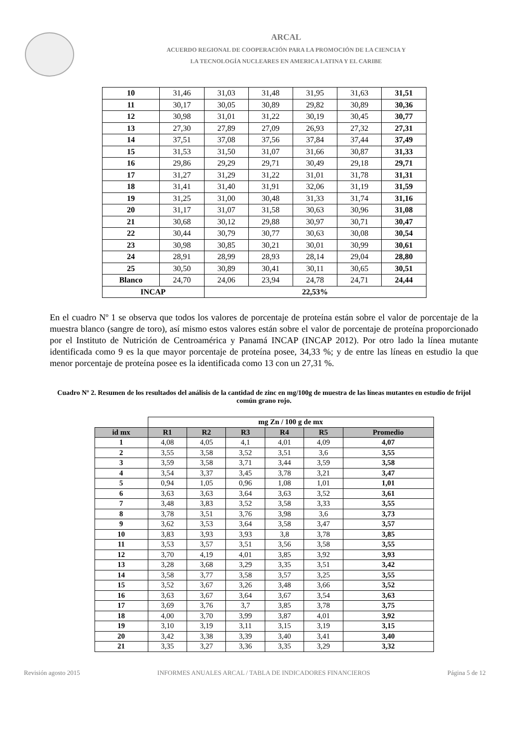ARCAL
ACUERDO REGIONAL DE COOPERACIÓN PARA LA PROMOCIÓN DE LA CIENCIA Y
LA TECNOLOGÍA NUCLEARES EN AMERICA LATINA Y EL CARIBE
| 10 | 31,46 | 31,03 | 31,48 | 31,95 | 31,63 | 31,51 |
| 11 | 30,17 | 30,05 | 30,89 | 29,82 | 30,89 | 30,36 |
| 12 | 30,98 | 31,01 | 31,22 | 30,19 | 30,45 | 30,77 |
| 13 | 27,30 | 27,89 | 27,09 | 26,93 | 27,32 | 27,31 |
| 14 | 37,51 | 37,08 | 37,56 | 37,84 | 37,44 | 37,49 |
| 15 | 31,53 | 31,50 | 31,07 | 31,66 | 30,87 | 31,33 |
| 16 | 29,86 | 29,29 | 29,71 | 30,49 | 29,18 | 29,71 |
| 17 | 31,27 | 31,29 | 31,22 | 31,01 | 31,78 | 31,31 |
| 18 | 31,41 | 31,40 | 31,91 | 32,06 | 31,19 | 31,59 |
| 19 | 31,25 | 31,00 | 30,48 | 31,33 | 31,74 | 31,16 |
| 20 | 31,17 | 31,07 | 31,58 | 30,63 | 30,96 | 31,08 |
| 21 | 30,68 | 30,12 | 29,88 | 30,97 | 30,71 | 30,47 |
| 22 | 30,44 | 30,79 | 30,77 | 30,63 | 30,08 | 30,54 |
| 23 | 30,98 | 30,85 | 30,21 | 30,01 | 30,99 | 30,61 |
| 24 | 28,91 | 28,99 | 28,93 | 28,14 | 29,04 | 28,80 |
| 25 | 30,50 | 30,89 | 30,41 | 30,11 | 30,65 | 30,51 |
| Blanco | 24,70 | 24,06 | 23,94 | 24,78 | 24,71 | 24,44 |
| INCAP | | 22,53% | | | | |
En el cuadro Nº 1 se observa que todos los valores de porcentaje de proteína están sobre el valor de porcentaje de la muestra blanco (sangre de toro), así mismo estos valores están sobre el valor de porcentaje de proteína proporcionado por el Instituto de Nutrición de Centroamérica y Panamá INCAP (INCAP 2012). Por otro lado la línea mutante identificada como 9 es la que mayor porcentaje de proteína posee, 34,33 %; y de entre las líneas en estudio la que menor porcentaje de proteína posee es la identificada como 13 con un 27,31 %.
Cuadro Nº 2. Resumen de los resultados del análisis de la cantidad de zinc en mg/100g de muestra de las líneas mutantes en estudio de frijol común grano rojo.
| | mg Zn / 100 g de mx | | | | | |
| id mx | R1 | R2 | R3 | R4 | R5 | Promedio |
| 1 | 4,08 | 4,05 | 4,1 | 4,01 | 4,09 | 4,07 |
| 2 | 3,55 | 3,58 | 3,52 | 3,51 | 3,6 | 3,55 |
| 3 | 3,59 | 3,58 | 3,71 | 3,44 | 3,59 | 3,58 |
| 4 | 3,54 | 3,37 | 3,45 | 3,78 | 3,21 | 3,47 |
| 5 | 0,94 | 1,05 | 0,96 | 1,08 | 1,01 | 1,01 |
| 6 | 3,63 | 3,63 | 3,64 | 3,63 | 3,52 | 3,61 |
| 7 | 3,48 | 3,83 | 3,52 | 3,58 | 3,33 | 3,55 |
| 8 | 3,78 | 3,51 | 3,76 | 3,98 | 3,6 | 3,73 |
| 9 | 3,62 | 3,53 | 3,64 | 3,58 | 3,47 | 3,57 |
| 10 | 3,83 | 3,93 | 3,93 | 3,8 | 3,78 | 3,85 |
| 11 | 3,53 | 3,57 | 3,51 | 3,56 | 3,58 | 3,55 |
| 12 | 3,70 | 4,19 | 4,01 | 3,85 | 3,92 | 3,93 |
| 13 | 3,28 | 3,68 | 3,29 | 3,35 | 3,51 | 3,42 |
| 14 | 3,58 | 3,77 | 3,58 | 3,57 | 3,25 | 3,55 |
| 15 | 3,52 | 3,67 | 3,26 | 3,48 | 3,66 | 3,52 |
| 16 | 3,63 | 3,67 | 3,64 | 3,67 | 3,54 | 3,63 |
| 17 | 3,69 | 3,76 | 3,7 | 3,85 | 3,78 | 3,75 |
| 18 | 4,00 | 3,70 | 3,99 | 3,87 | 4,01 | 3,92 |
| 19 | 3,10 | 3,19 | 3,11 | 3,15 | 3,19 | 3,15 |
| 20 | 3,42 | 3,38 | 3,39 | 3,40 | 3,41 | 3,40 |
| 21 | 3,35 | 3,27 | 3,36 | 3,35 | 3,29 | 3,32 |
Revisión agosto 2015 INFORMES ANUALES ARCAL / TABLA DE INDICADORES FINANCIEROS Página 5 de 12